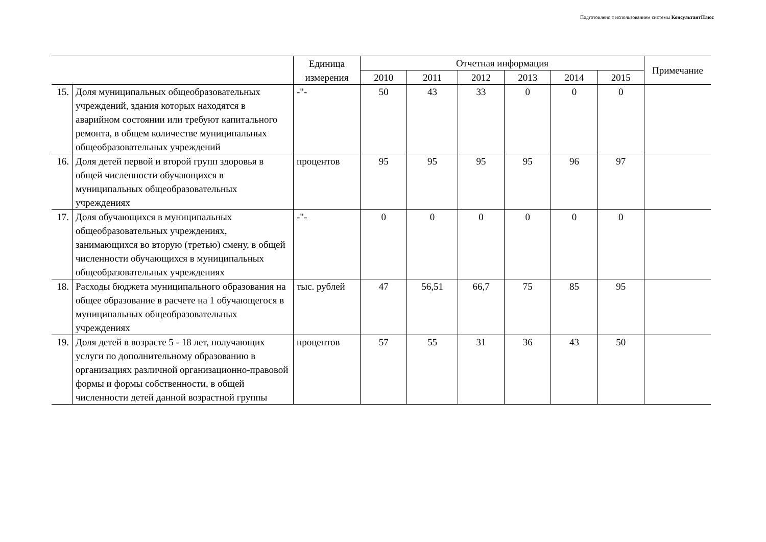Подготовлено с использованием системы КонсультантПлюс
| | | Единица измерения | Отчетная информация | | | | | | Примечание |
| --- | --- | --- | --- | --- | --- | --- | --- | --- | --- |
| | | | 2010 | 2011 | 2012 | 2013 | 2014 | 2015 | |
| 15. | Доля муниципальных общеобразовательных учреждений, здания которых находятся в аварийном состоянии или требуют капитального ремонта, в общем количестве муниципальных общеобразовательных учреждений | -"- | 50 | 43 | 33 | 0 | 0 | 0 | |
| 16. | Доля детей первой и второй групп здоровья в общей численности обучающихся в муниципальных общеобразовательных учреждениях | процентов | 95 | 95 | 95 | 95 | 96 | 97 | |
| 17. | Доля обучающихся в муниципальных общеобразовательных учреждениях, занимающихся во вторую (третью) смену, в общей численности обучающихся в муниципальных общеобразовательных учреждениях | -"- | 0 | 0 | 0 | 0 | 0 | 0 | |
| 18. | Расходы бюджета муниципального образования на общее образование в расчете на 1 обучающегося в муниципальных общеобразовательных учреждениях | тыс. рублей | 47 | 56,51 | 66,7 | 75 | 85 | 95 | |
| 19. | Доля детей в возрасте 5 - 18 лет, получающих услуги по дополнительному образованию в организациях различной организационно-правовой формы и формы собственности, в общей численности детей данной возрастной группы | процентов | 57 | 55 | 31 | 36 | 43 | 50 | |